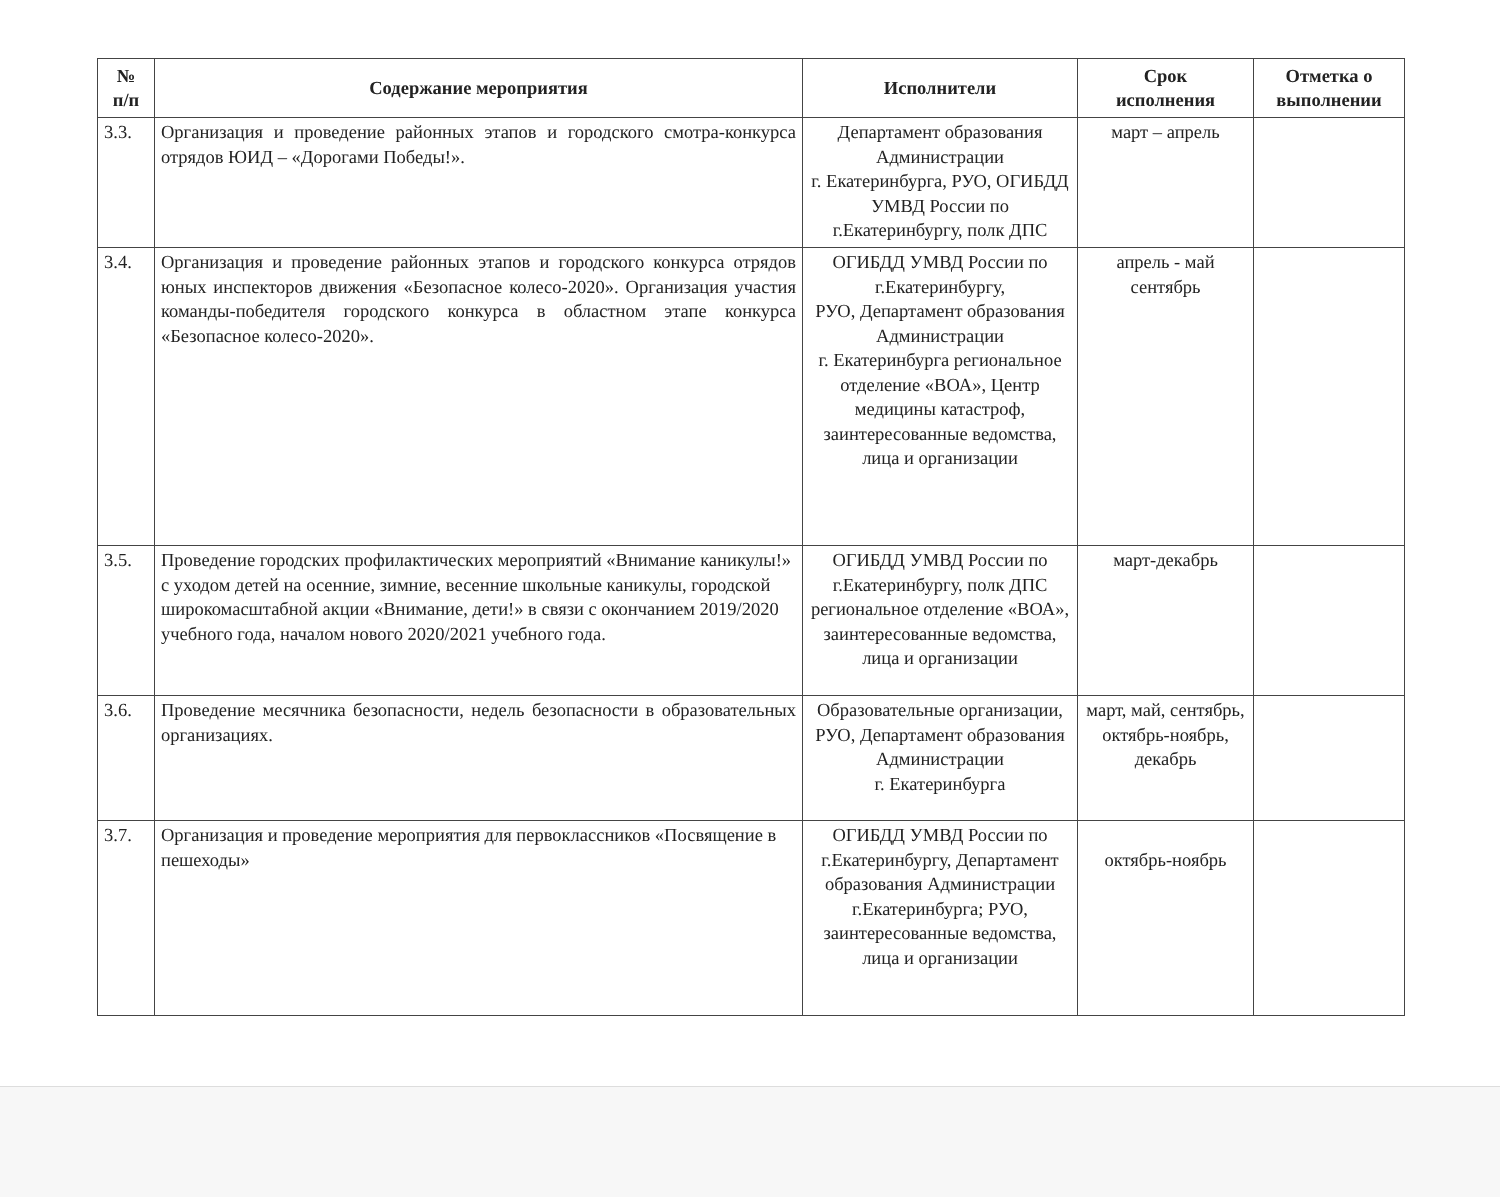| № п/п | Содержание мероприятия | Исполнители | Срок исполнения | Отметка о выполнении |
| --- | --- | --- | --- | --- |
| 3.3. | Организация и проведение районных этапов и городского смотра-конкурса отрядов ЮИД – «Дорогами Победы!». | Департамент образования Администрации г. Екатеринбурга, РУО, ОГИБДД УМВД России по г.Екатеринбургу, полк ДПС | март – апрель | |
| 3.4. | Организация и проведение районных этапов и городского конкурса отрядов юных инспекторов движения «Безопасное колесо-2020». Организация участия команды-победителя городского конкурса в областном этапе конкурса «Безопасное колесо-2020». | ОГИБДД УМВД России по г.Екатеринбургу, РУО, Департамент образования Администрации г. Екатеринбурга региональное отделение «ВОА», Центр медицины катастроф, заинтересованные ведомства, лица и организации | апрель - май сентябрь | |
| 3.5. | Проведение городских профилактических мероприятий «Внимание каникулы!» с уходом детей на осенние, зимние, весенние школьные каникулы, городской широкомасштабной акции «Внимание, дети!» в связи с окончанием 2019/2020 учебного года, началом нового 2020/2021 учебного года. | ОГИБДД УМВД России по г.Екатеринбургу, полк ДПС региональное отделение «ВОА», заинтересованные ведомства, лица и организации | март-декабрь | |
| 3.6. | Проведение месячника безопасности, недель безопасности в образовательных организациях. | Образовательные организации, РУО, Департамент образования Администрации г. Екатеринбурга | март, май, сентябрь, октябрь-ноябрь, декабрь | |
| 3.7. | Организация и проведение мероприятия для первоклассников «Посвящение в пешеходы» | ОГИБДД УМВД России по г.Екатеринбургу, Департамент образования Администрации г.Екатеринбурга; РУО, заинтересованные ведомства, лица и организации | октябрь-ноябрь | |